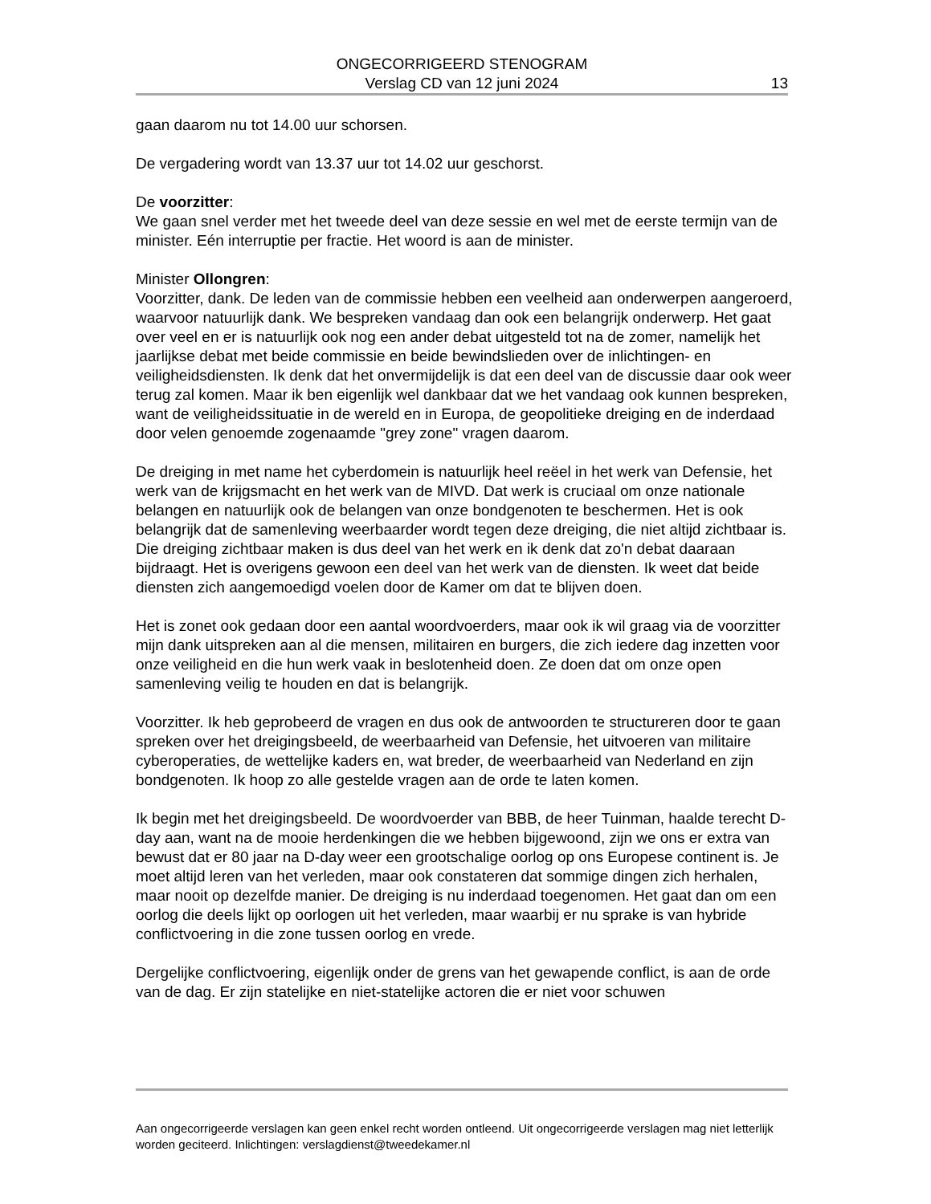ONGECORRIGEERD STENOGRAM
Verslag CD van 12 juni 2024
13
gaan daarom nu tot 14.00 uur schorsen.
De vergadering wordt van 13.37 uur tot 14.02 uur geschorst.
De voorzitter:
We gaan snel verder met het tweede deel van deze sessie en wel met de eerste termijn van de minister. Eén interruptie per fractie. Het woord is aan de minister.
Minister Ollongren:
Voorzitter, dank. De leden van de commissie hebben een veelheid aan onderwerpen aangeroerd, waarvoor natuurlijk dank. We bespreken vandaag dan ook een belangrijk onderwerp. Het gaat over veel en er is natuurlijk ook nog een ander debat uitgesteld tot na de zomer, namelijk het jaarlijkse debat met beide commissie en beide bewindslieden over de inlichtingen- en veiligheidsdiensten. Ik denk dat het onvermijdelijk is dat een deel van de discussie daar ook weer terug zal komen. Maar ik ben eigenlijk wel dankbaar dat we het vandaag ook kunnen bespreken, want de veiligheidssituatie in de wereld en in Europa, de geopolitieke dreiging en de inderdaad door velen genoemde zogenaamde "grey zone" vragen daarom.
De dreiging in met name het cyberdomein is natuurlijk heel reëel in het werk van Defensie, het werk van de krijgsmacht en het werk van de MIVD. Dat werk is cruciaal om onze nationale belangen en natuurlijk ook de belangen van onze bondgenoten te beschermen. Het is ook belangrijk dat de samenleving weerbaarder wordt tegen deze dreiging, die niet altijd zichtbaar is. Die dreiging zichtbaar maken is dus deel van het werk en ik denk dat zo'n debat daaraan bijdraagt. Het is overigens gewoon een deel van het werk van de diensten. Ik weet dat beide diensten zich aangemoedigd voelen door de Kamer om dat te blijven doen.
Het is zonet ook gedaan door een aantal woordvoerders, maar ook ik wil graag via de voorzitter mijn dank uitspreken aan al die mensen, militairen en burgers, die zich iedere dag inzetten voor onze veiligheid en die hun werk vaak in beslotenheid doen. Ze doen dat om onze open samenleving veilig te houden en dat is belangrijk.
Voorzitter. Ik heb geprobeerd de vragen en dus ook de antwoorden te structureren door te gaan spreken over het dreigingsbeeld, de weerbaarheid van Defensie, het uitvoeren van militaire cyberoperaties, de wettelijke kaders en, wat breder, de weerbaarheid van Nederland en zijn bondgenoten. Ik hoop zo alle gestelde vragen aan de orde te laten komen.
Ik begin met het dreigingsbeeld. De woordvoerder van BBB, de heer Tuinman, haalde terecht D-day aan, want na de mooie herdenkingen die we hebben bijgewoond, zijn we ons er extra van bewust dat er 80 jaar na D-day weer een grootschalige oorlog op ons Europese continent is. Je moet altijd leren van het verleden, maar ook constateren dat sommige dingen zich herhalen, maar nooit op dezelfde manier. De dreiging is nu inderdaad toegenomen. Het gaat dan om een oorlog die deels lijkt op oorlogen uit het verleden, maar waarbij er nu sprake is van hybride conflictvoering in die zone tussen oorlog en vrede.
Dergelijke conflictvoering, eigenlijk onder de grens van het gewapende conflict, is aan de orde van de dag. Er zijn statelijke en niet-statelijke actoren die er niet voor schuwen
Aan ongecorrigeerde verslagen kan geen enkel recht worden ontleend. Uit ongecorrigeerde verslagen mag niet letterlijk worden geciteerd. Inlichtingen: verslagdienst@tweedekamer.nl